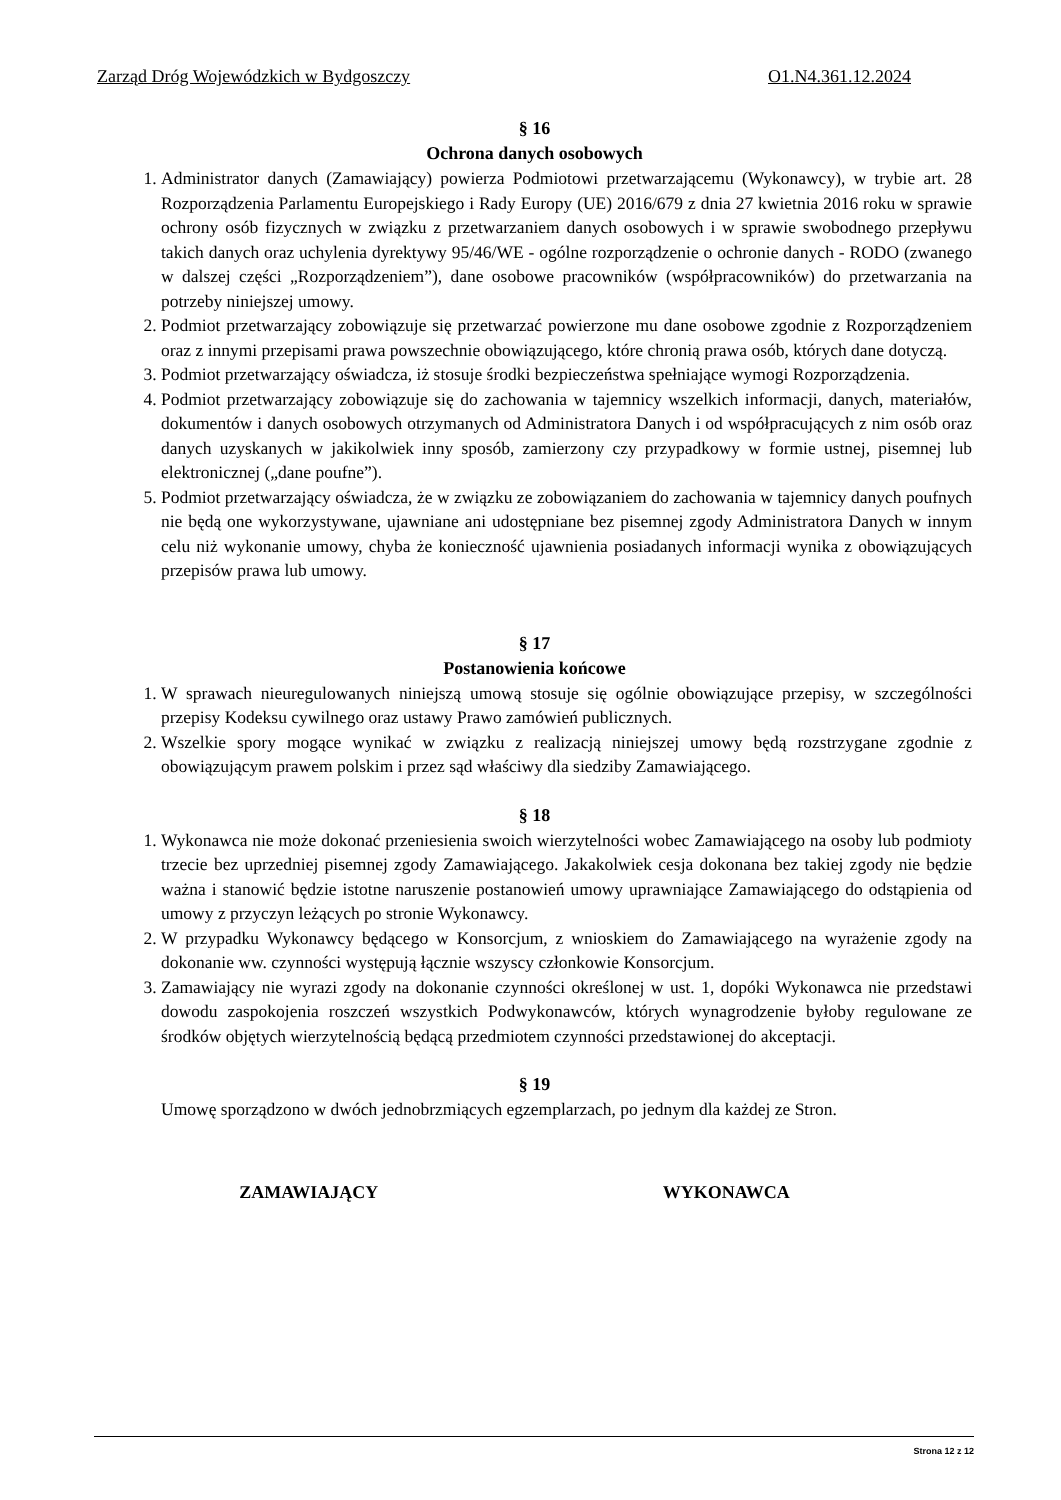Zarząd Dróg Wojewódzkich w Bydgoszczy O1.N4.361.12.2024
§ 16
Ochrona danych osobowych
1. Administrator danych (Zamawiający) powierza Podmiotowi przetwarzającemu (Wykonawcy), w trybie art. 28 Rozporządzenia Parlamentu Europejskiego i Rady Europy (UE) 2016/679 z dnia 27 kwietnia 2016 roku w sprawie ochrony osób fizycznych w związku z przetwarzaniem danych osobowych i w sprawie swobodnego przepływu takich danych oraz uchylenia dyrektywy 95/46/WE - ogólne rozporządzenie o ochronie danych - RODO (zwanego w dalszej części „Rozporządzeniem”), dane osobowe pracowników (współpracowników) do przetwarzania na potrzeby niniejszej umowy.
2. Podmiot przetwarzający zobowiązuje się przetwarzać powierzone mu dane osobowe zgodnie z Rozporządzeniem oraz z innymi przepisami prawa powszechnie obowiązującego, które chronią prawa osób, których dane dotyczą.
3. Podmiot przetwarzający oświadcza, iż stosuje środki bezpieczeństwa spełniające wymogi Rozporządzenia.
4. Podmiot przetwarzający zobowiązuje się do zachowania w tajemnicy wszelkich informacji, danych, materiałów, dokumentów i danych osobowych otrzymanych od Administratora Danych i od współpracujących z nim osób oraz danych uzyskanych w jakikolwiek inny sposób, zamierzony czy przypadkowy w formie ustnej, pisemnej lub elektronicznej („dane poufne”).
5. Podmiot przetwarzający oświadcza, że w związku ze zobowiązaniem do zachowania w tajemnicy danych poufnych nie będą one wykorzystywane, ujawniane ani udostępniane bez pisemnej zgody Administratora Danych w innym celu niż wykonanie umowy, chyba że konieczność ujawnienia posiadanych informacji wynika z obowiązujących przepisów prawa lub umowy.
§ 17
Postanowienia końcowe
1. W sprawach nieuregulowanych niniejszą umową stosuje się ogólnie obowiązujące przepisy, w szczególności przepisy Kodeksu cywilnego oraz ustawy Prawo zamówień publicznych.
2. Wszelkie spory mogące wynikać w związku z realizacją niniejszej umowy będą rozstrzygane zgodnie z obowiązującym prawem polskim i przez sąd właściwy dla siedziby Zamawiającego.
§ 18
1. Wykonawca nie może dokonać przeniesienia swoich wierzytelności wobec Zamawiającego na osoby lub podmioty trzecie bez uprzedniej pisemnej zgody Zamawiającego. Jakakolwiek cesja dokonana bez takiej zgody nie będzie ważna i stanowić będzie istotne naruszenie postanowień umowy uprawniające Zamawiającego do odstąpienia od umowy z przyczyn leżących po stronie Wykonawcy.
2. W przypadku Wykonawcy będącego w Konsorcjum, z wnioskiem do Zamawiającego na wyrażenie zgody na dokonanie ww. czynności występują łącznie wszyscy członkowie Konsorcjum.
3. Zamawiający nie wyrazi zgody na dokonanie czynności określonej w ust. 1, dopóki Wykonawca nie przedstawi dowodu zaspokojenia roszczeń wszystkich Podwykonawców, których wynagrodzenie byłoby regulowane ze środków objętych wierzytelnością będącą przedmiotem czynności przedstawionej do akceptacji.
§ 19
Umowę sporządzono w dwóch jednobrzmiących egzemplarzach, po jednym dla każdej ze Stron.
ZAMAWIAJĄCY WYKONAWCA
Strona 12 z 12